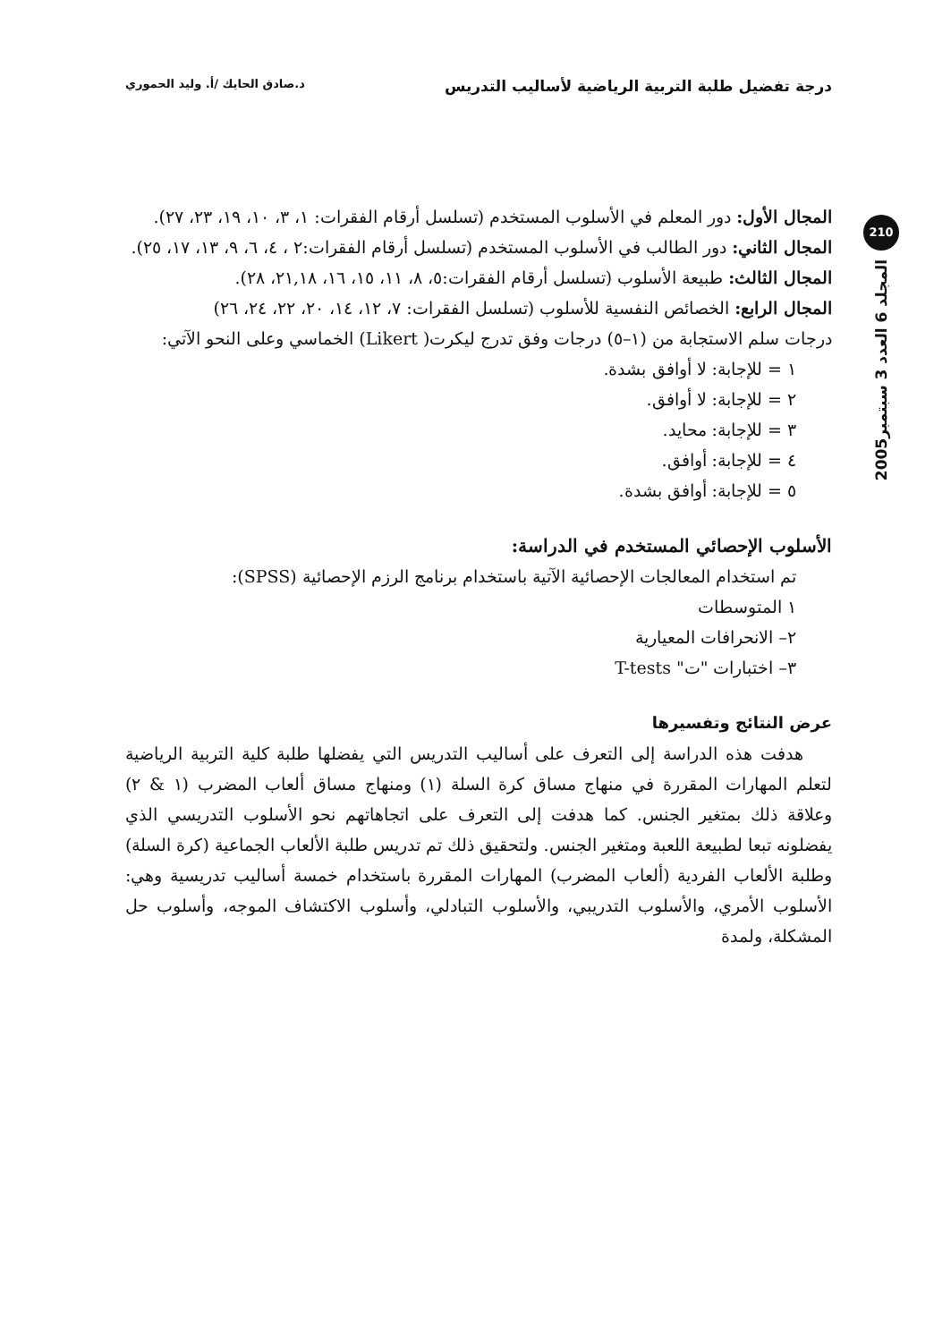درجة تفضيل طلبة التربية الرياضية لأساليب التدريس د.صادق الحايك /أ. وليد الحموري
210
المجلد 6 العدد 3 سبتمبر2005
المجال الأول: دور المعلم في الأسلوب المستخدم (تسلسل أرقام الفقرات: ١، ٣، ١٠، ١٩، ٢٣، ٢٧).
المجال الثاني: دور الطالب في الأسلوب المستخدم (تسلسل أرقام الفقرات:٢ ، ٤، ٦، ٩، ١٣، ١٧، ٢٥).
المجال الثالث: طبيعة الأسلوب (تسلسل أرقام الفقرات:٥، ٨، ١١، ١٥، ١٦، ٢١,١٨، ٢٨).
المجال الرابع: الخصائص النفسية للأسلوب (تسلسل الفقرات: ٧، ١٢، ١٤، ٢٠، ٢٢، ٢٤، ٢٦)
درجات سلم الاستجابة من (١–٥) درجات وفق تدرج ليكرت( Likert) الخماسي وعلى النحو الآتي:
١ = للإجابة: لا أوافق بشدة.
٢ = للإجابة: لا أوافق.
٣ = للإجابة: محايد.
٤ = للإجابة: أوافق.
٥ = للإجابة: أوافق بشدة.
الأسلوب الإحصائي المستخدم في الدراسة:
تم استخدام المعالجات الإحصائية الآتية باستخدام برنامج الرزم الإحصائية (SPSS):
١ المتوسطات
٢– الانحرافات المعيارية
٣– اختبارات "ت" T-tests
عرض النتائج وتفسيرها
هدفت هذه الدراسة إلى التعرف على أساليب التدريس التي يفضلها طلبة كلية التربية الرياضية لتعلم المهارات المقررة في منهاج مساق كرة السلة (١) ومنهاج مساق ألعاب المضرب (١ & ٢) وعلاقة ذلك بمتغير الجنس. كما هدفت إلى التعرف على اتجاهاتهم نحو الأسلوب التدريسي الذي يفضلونه تبعا لطبيعة اللعبة ومتغير الجنس. ولتحقيق ذلك تم تدريس طلبة الألعاب الجماعية (كرة السلة) وطلبة الألعاب الفردية (ألعاب المضرب) المهارات المقررة باستخدام خمسة أساليب تدريسية وهي: الأسلوب الأمري، والأسلوب التدريبي، والأسلوب التبادلي، وأسلوب الاكتشاف الموجه، وأسلوب حل المشكلة، ولمدة